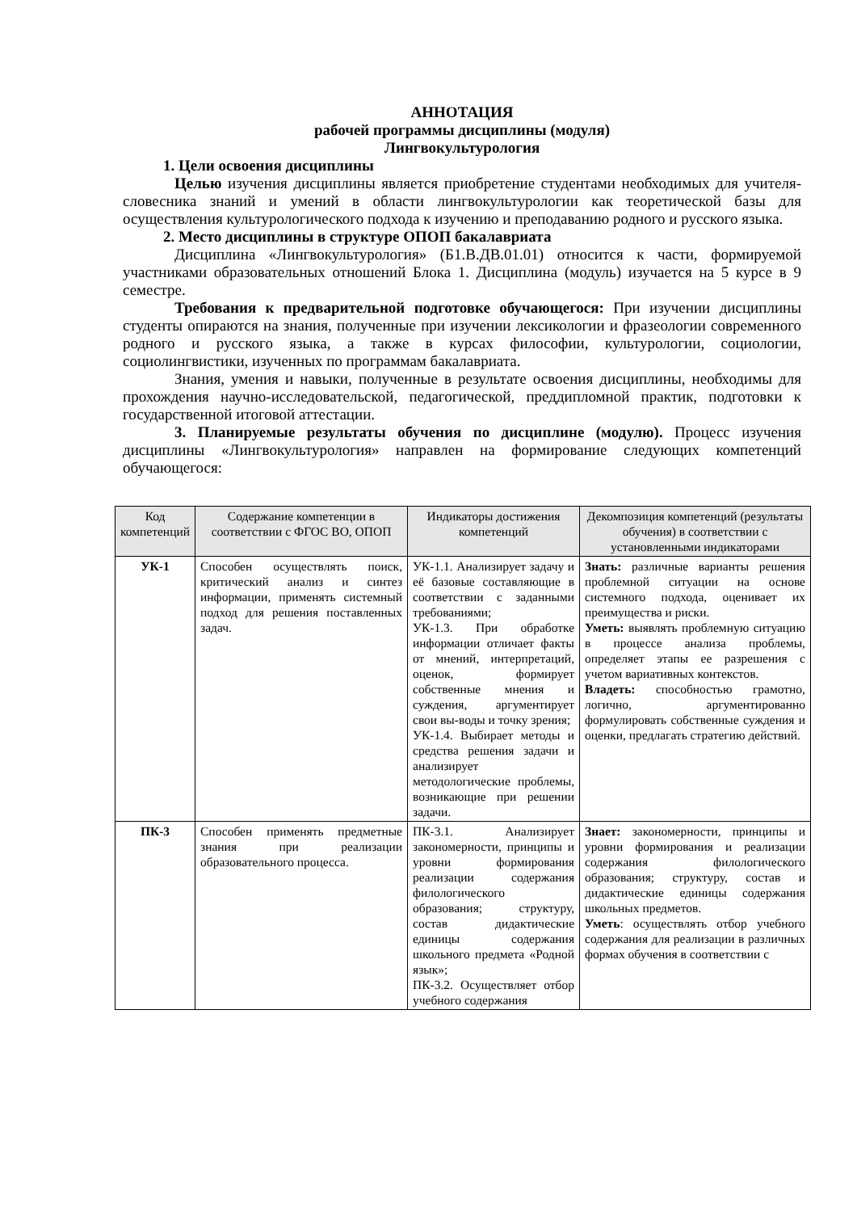АННОТАЦИЯ
рабочей программы дисциплины (модуля)
Лингвокультурология
1. Цели освоения дисциплины
Целью изучения дисциплины является приобретение студентами необходимых для учителя-словесника знаний и умений в области лингвокультурологии как теоретической базы для осуществления культурологического подхода к изучению и преподаванию родного и русского языка.
2. Место дисциплины в структуре ОПОП бакалавриата
Дисциплина «Лингвокультурология» (Б1.В.ДВ.01.01) относится к части, формируемой участниками образовательных отношений Блока 1. Дисциплина (модуль) изучается на 5 курсе в 9 семестре.
Требования к предварительной подготовке обучающегося: При изучении дисциплины студенты опираются на знания, полученные при изучении лексикологии и фразеологии современного родного и русского языка, а также в курсах философии, культурологии, социологии, социолингвистики, изученных по программам бакалавриата.
Знания, умения и навыки, полученные в результате освоения дисциплины, необходимы для прохождения научно-исследовательской, педагогической, преддипломной практик, подготовки к государственной итоговой аттестации.
3. Планируемые результаты обучения по дисциплине (модулю). Процесс изучения дисциплины «Лингвокультурология» направлен на формирование следующих компетенций обучающегося:
| Код компетенций | Содержание компетенции в соответствии с ФГОС ВО, ОПОП | Индикаторы достижения компетенций | Декомпозиция компетенций (результаты обучения) в соответствии с установленными индикаторами |
| --- | --- | --- | --- |
| УК-1 | Способен осуществлять поиск, критический анализ и синтез информации, применять системный подход для решения поставленных задач. | УК-1.1. Анализирует задачу и её базовые составляющие в соответствии с заданными требованиями; УК-1.3. При обработке информации отличает факты от мнений, интерпретаций, оценок, формирует собственные мнения и суждения, аргументирует свои вы-воды и точку зрения; УК-1.4. Выбирает методы и средства решения задачи и анализирует методологические проблемы, возникающие при решении задачи. | Знать: различные варианты решения проблемной ситуации на основе системного подхода, оценивает их преимущества и риски. Уметь: выявлять проблемную ситуацию в процессе анализа проблемы, определяет этапы ее разрешения с учетом вариативных контекстов. Владеть: способностью грамотно, логично, аргументированно формулировать собственные суждения и оценки, предлагать стратегию действий. |
| ПК-3 | Способен применять предметные знания при реализации образовательного процесса. | ПК-3.1. Анализирует закономерности, принципы и уровни формирования реализации содержания филологического образования; структуру, состав дидактические единицы содержания школьного предмета «Родной язык»; ПК-3.2. Осуществляет отбор учебного содержания | Знает: закономерности, принципы и уровни формирования и реализации содержания филологического образования; структуру, состав и дидактические единицы содержания школьных предметов. Уметь : осуществлять отбор учебного содержания для реализации в различных формах обучения в соответствии с |